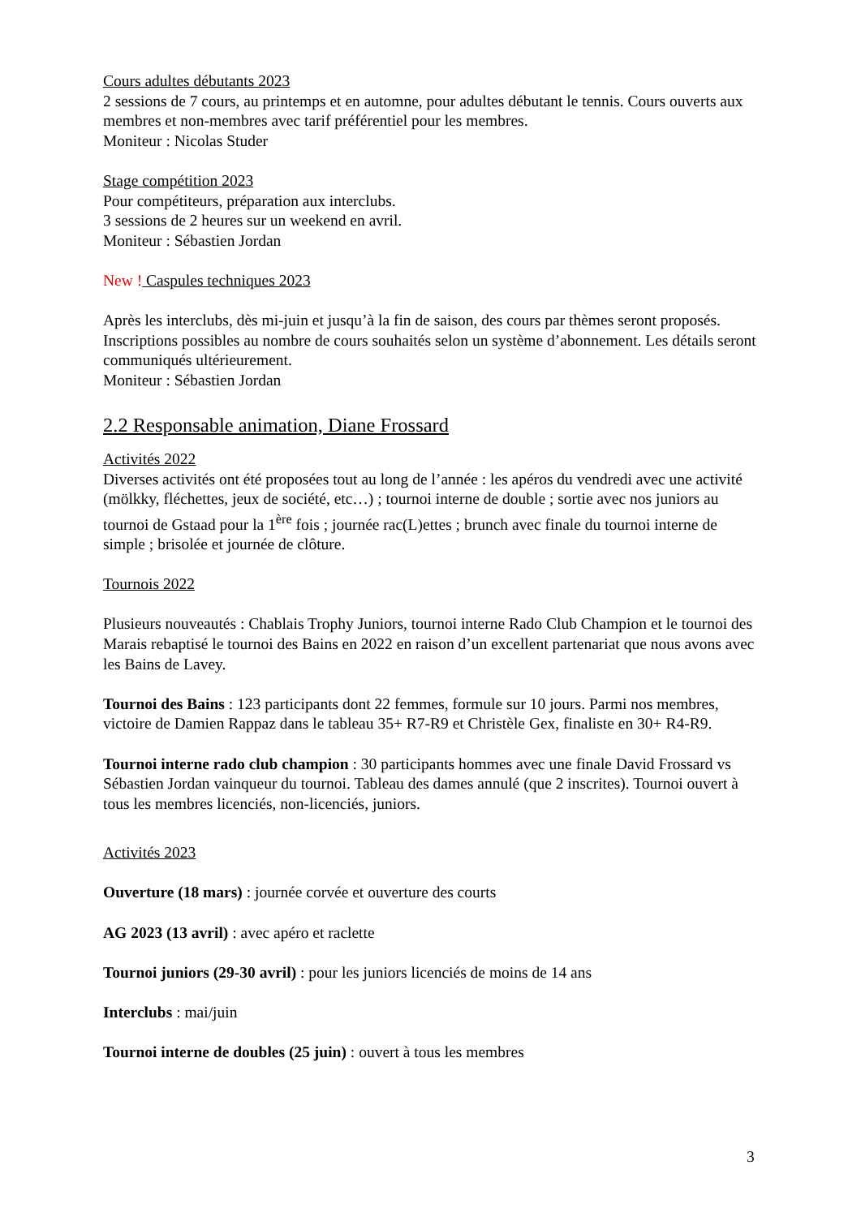Cours adultes débutants 2023
2 sessions de 7 cours, au printemps et en automne, pour adultes débutant le tennis. Cours ouverts aux membres et non-membres avec tarif préférentiel pour les membres.
Moniteur : Nicolas Studer
Stage compétition 2023
Pour compétiteurs, préparation aux interclubs.
3 sessions de 2 heures sur un weekend en avril.
Moniteur : Sébastien Jordan
New ! Caspules techniques 2023
Après les interclubs, dès mi-juin et jusqu’à la fin de saison, des cours par thèmes seront proposés. Inscriptions possibles au nombre de cours souhaités selon un système d’abonnement. Les détails seront communiqués ultérieurement.
Moniteur : Sébastien Jordan
2.2 Responsable animation, Diane Frossard
Activités 2022
Diverses activités ont été proposées tout au long de l’année : les apéros du vendredi avec une activité (mölkky, fléchettes, jeux de société, etc…) ; tournoi interne de double ; sortie avec nos juniors au tournoi de Gstaad pour la 1<sup>ère</sup> fois ; journée rac(L)ettes ; brunch avec finale du tournoi interne de simple ; brisolée et journée de clôture.
Tournois 2022
Plusieurs nouveautés : Chablais Trophy Juniors, tournoi interne Rado Club Champion et le tournoi des Marais rebaptisé le tournoi des Bains en 2022 en raison d’un excellent partenariat que nous avons avec les Bains de Lavey.
Tournoi des Bains : 123 participants dont 22 femmes, formule sur 10 jours. Parmi nos membres, victoire de Damien Rappaz dans le tableau 35+ R7-R9 et Christèle Gex, finaliste en 30+ R4-R9.
Tournoi interne rado club champion : 30 participants hommes avec une finale David Frossard vs Sébastien Jordan vainqueur du tournoi. Tableau des dames annulé (que 2 inscrites). Tournoi ouvert à tous les membres licenciés, non-licenciés, juniors.
Activités 2023
Ouverture (18 mars) : journée corvée et ouverture des courts
AG 2023 (13 avril) : avec apéro et raclette
Tournoi juniors (29-30 avril) : pour les juniors licenciés de moins de 14 ans
Interclubs : mai/juin
Tournoi interne de doubles (25 juin) : ouvert à tous les membres
3